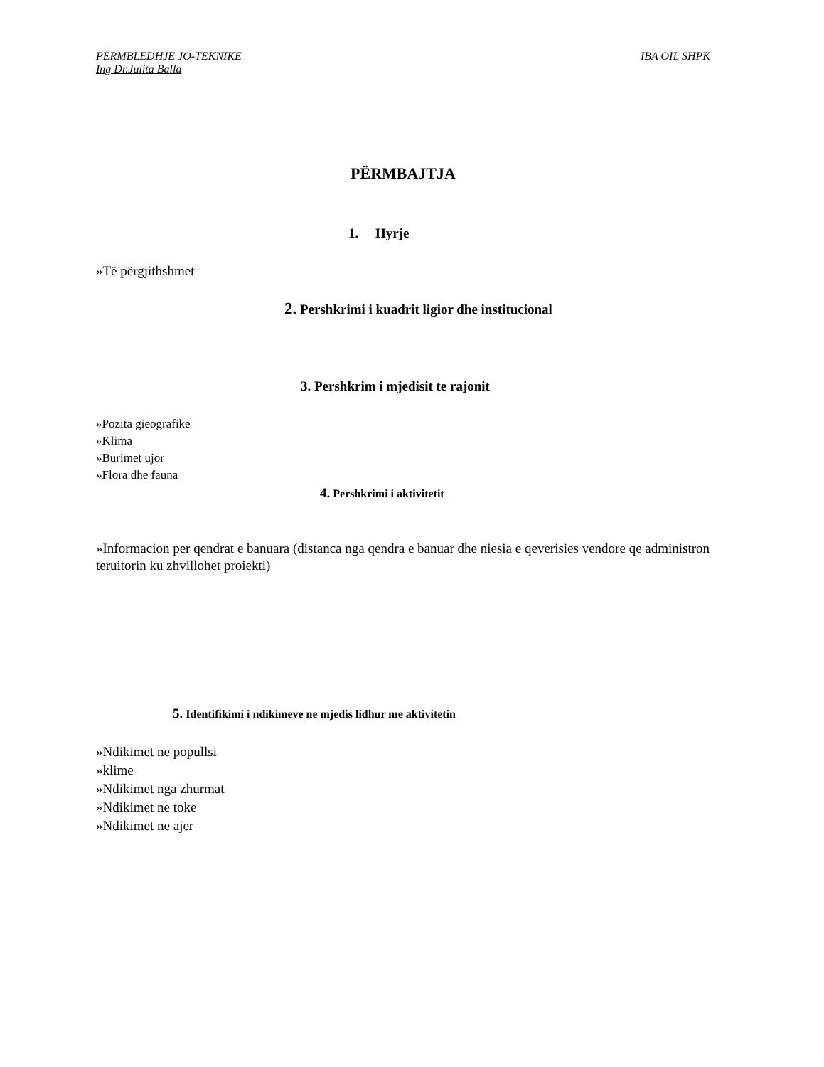PËRMBLEDHJE JO-TEKNIKE IBA OIL SHPK
Ing Dr.Julita Balla
PËRMBAJTJA
1. Hyrje
»Të përgjithshmet
2. Pershkrimi i kuadrit ligior dhe institucional
3. Pershkrim i mjedisit te rajonit
»Pozita gieografike
»Klima
»Burimet ujor
»Flora dhe fauna
4. Pershkrimi i aktivitetit
»Informacion per qendrat e banuara (distanca nga qendra e banuar dhe niesia e qeverisies vendore qe administron teruitorin ku zhvillohet proiekti)
5. Identifikimi i ndikimeve ne mjedis lidhur me aktivitetin
»Ndikimet ne popullsi
»klime
»Ndikimet nga zhurmat
»Ndikimet ne toke
»Ndikimet ne ajer